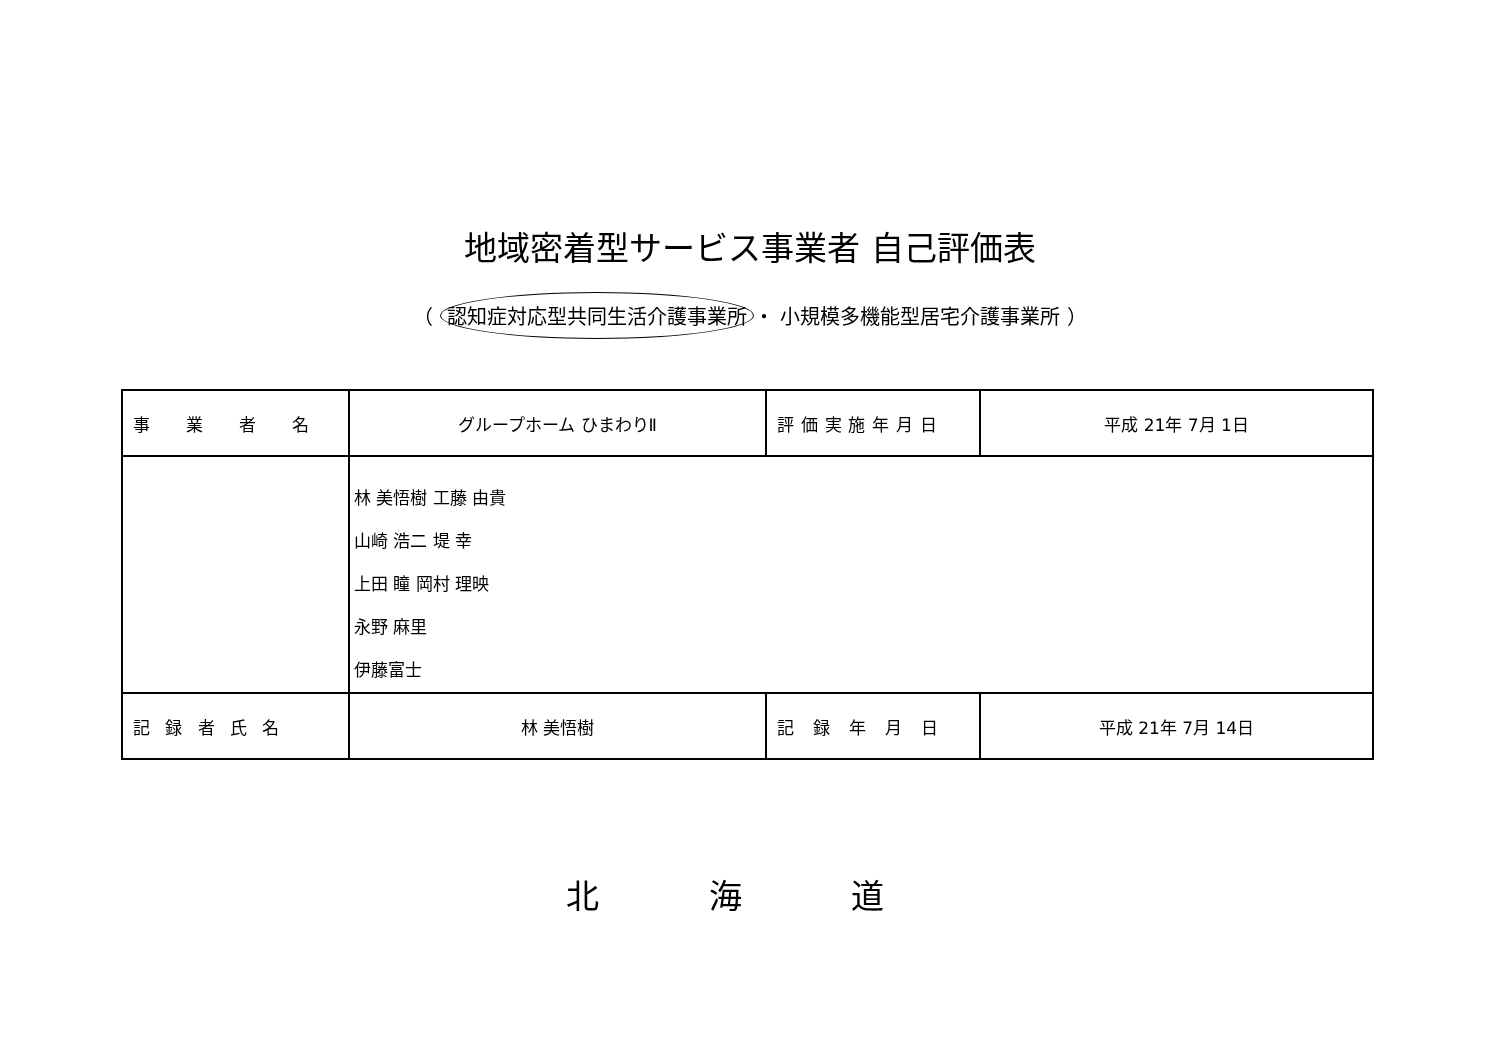地域密着型サービス事業者 自己評価表
（ 認知症対応型共同生活介護事業所 ・ 小規模多機能型居宅介護事業所 ）
| 事 業 者 名 | グループホーム ひまわりⅡ | 評価実施年月日 | 平成 21年 7月 1日 |
| | 林 美悟樹 工藤 由貴 山崎 浩二 堤 幸 上田 瞳 岡村 理映 永野 麻里 伊藤富士 | | |
| 記録者氏名 | 林 美悟樹 | 記 録 年 月 日 | 平成 21年 7月 14日 |
北 海 道